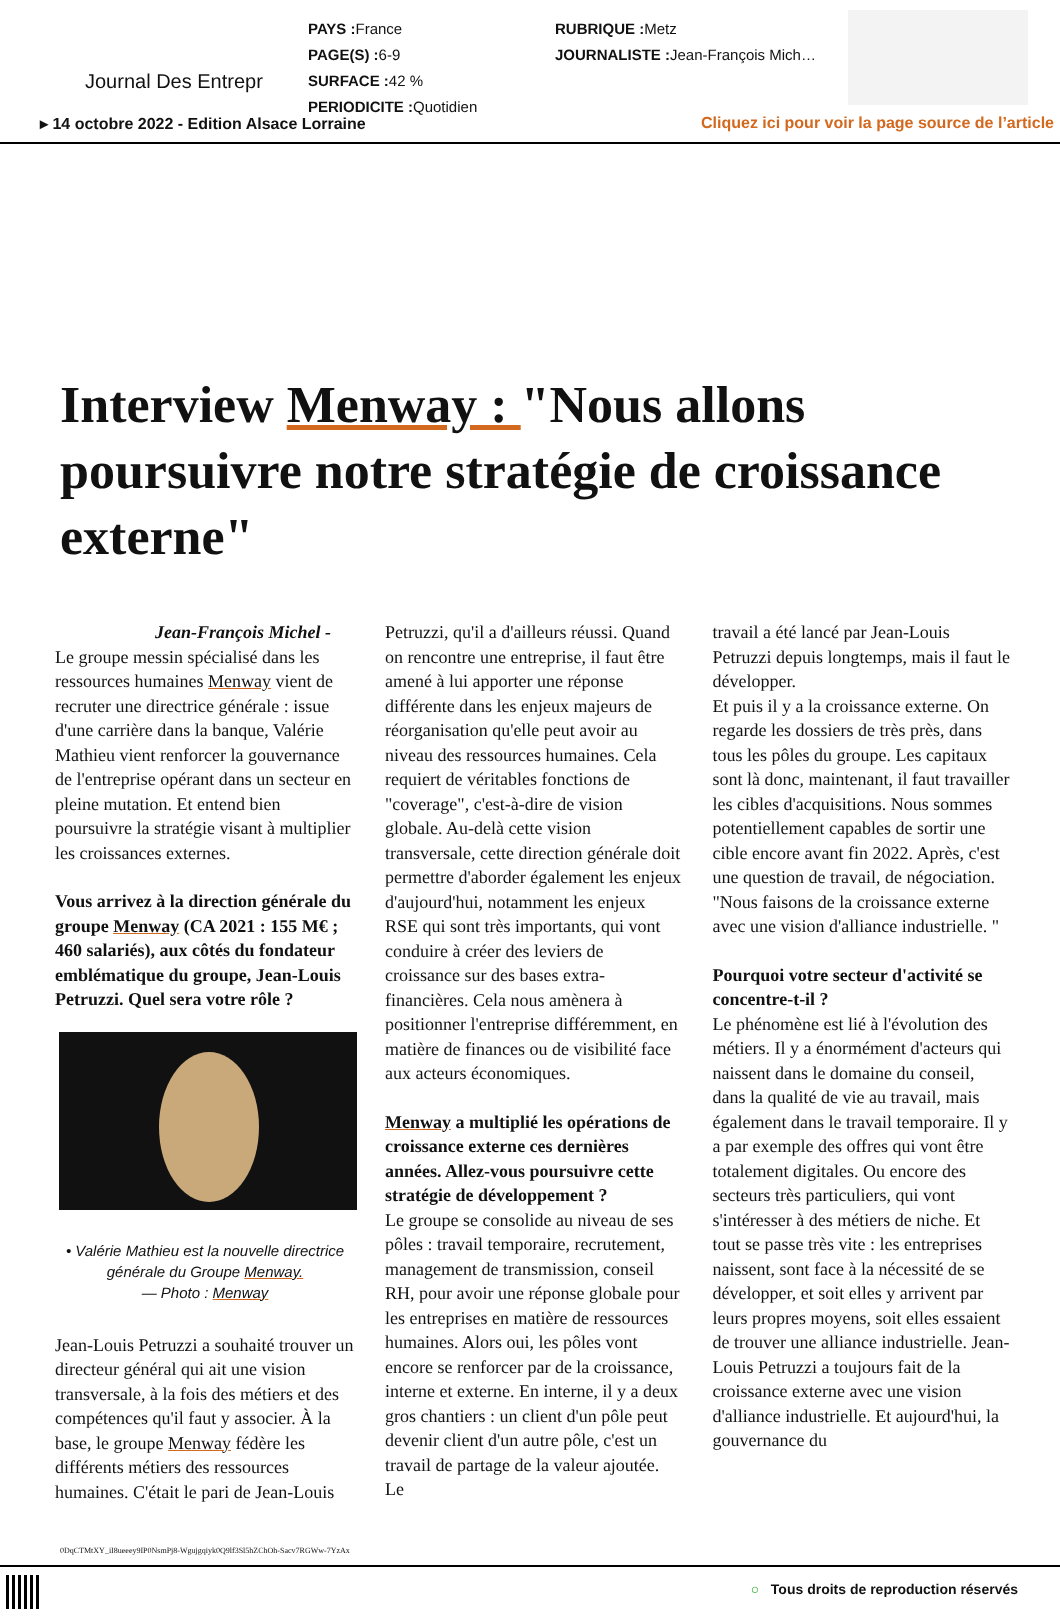Journal Des Entrepr
PAYS : France
PAGE(S) : 6-9
SURFACE : 42 %
PERIODICITE : Quotidien
RUBRIQUE : Metz
JOURNALISTE : Jean-François Mich…
▸ 14 octobre 2022 - Edition Alsace Lorraine
Cliquez ici pour voir la page source de l’article
Interview Menway : "Nous allons poursuivre notre stratégie de croissance externe"
Jean-François Michel -
Le groupe messin spécialisé dans les ressources humaines Menway vient de recruter une directrice générale : issue d'une carrière dans la banque, Valérie Mathieu vient renforcer la gouvernance de l'entreprise opérant dans un secteur en pleine mutation. Et entend bien poursuivre la stratégie visant à multiplier les croissances externes.
Vous arrivez à la direction générale du groupe Menway (CA 2021 : 155 M€ ; 460 salariés), aux côtés du fondateur emblématique du groupe, Jean-Louis Petruzzi. Quel sera votre rôle ?
• Valérie Mathieu est la nouvelle directrice générale du Groupe Menway.
— Photo : Menway
Jean-Louis Petruzzi a souhaité trouver un directeur général qui ait une vision transversale, à la fois des métiers et des compétences qu'il faut y associer. À la base, le groupe Menway fédère les différents métiers des ressources humaines. C'était le pari de Jean-Louis
Petruzzi, qu'il a d'ailleurs réussi. Quand on rencontre une entreprise, il faut être amené à lui apporter une réponse différente dans les enjeux majeurs de réorganisation qu'elle peut avoir au niveau des ressources humaines. Cela requiert de véritables fonctions de "coverage", c'est-à-dire de vision globale. Au-delà cette vision transversale, cette direction générale doit permettre d'aborder également les enjeux d'aujourd'hui, notamment les enjeux RSE qui sont très importants, qui vont conduire à créer des leviers de croissance sur des bases extra-financières. Cela nous amènera à positionner l'entreprise différemment, en matière de finances ou de visibilité face aux acteurs économiques.
Menway a multiplié les opérations de croissance externe ces dernières années. Allez-vous poursuivre cette stratégie de développement ?
Le groupe se consolide au niveau de ses pôles : travail temporaire, recrutement, management de transmission, conseil RH, pour avoir une réponse globale pour les entreprises en matière de ressources humaines. Alors oui, les pôles vont encore se renforcer par de la croissance, interne et externe. En interne, il y a deux gros chantiers : un client d'un pôle peut devenir client d'un autre pôle, c'est un travail de partage de la valeur ajoutée. Le
travail a été lancé par Jean-Louis Petruzzi depuis longtemps, mais il faut le développer.
Et puis il y a la croissance externe. On regarde les dossiers de très près, dans tous les pôles du groupe. Les capitaux sont là donc, maintenant, il faut travailler les cibles d'acquisitions. Nous sommes potentiellement capables de sortir une cible encore avant fin 2022. Après, c'est une question de travail, de négociation.
"Nous faisons de la croissance externe avec une vision d'alliance industrielle. "
Pourquoi votre secteur d'activité se concentre-t-il ?
Le phénomène est lié à l'évolution des métiers. Il y a énormément d'acteurs qui naissent dans le domaine du conseil, dans la qualité de vie au travail, mais également dans le travail temporaire. Il y a par exemple des offres qui vont être totalement digitales. Ou encore des secteurs très particuliers, qui vont s'intéresser à des métiers de niche. Et tout se passe très vite : les entreprises naissent, sont face à la nécessité de se développer, et soit elles y arrivent par leurs propres moyens, soit elles essaient de trouver une alliance industrielle. Jean-Louis Petruzzi a toujours fait de la croissance externe avec une vision d'alliance industrielle. Et aujourd'hui, la gouvernance du
0DqCTMtXY_iI8ueeey9IP0NsmPj8-Wgujgqiyk0Q9lf3Sl5hZChOh-Sacv7RGWw-7YzAx
○ Tous droits de reproduction réservés